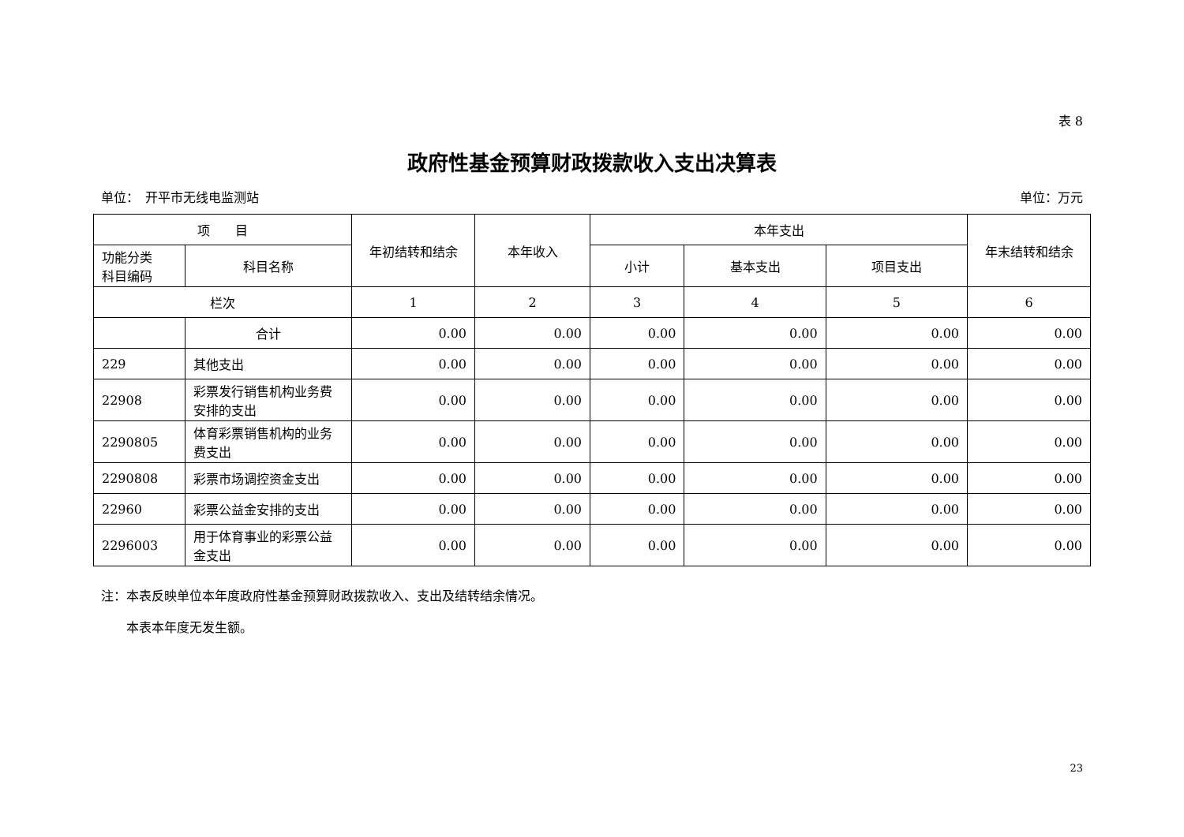表 8
政府性基金预算财政拨款收入支出决算表
单位：　开平市无线电监测站 单位：万元
| 项 目 | | 年初结转和结余 | 本年收入 | 本年支出 | | | 年末结转和结余 |
| --- | --- | --- | --- | --- | --- | --- | --- |
| 功能分类 科目编码 | 科目名称 | | | 小计 | 基本支出 | 项目支出 | |
| 栏次 | | 1 | 2 | 3 | 4 | 5 | 6 |
| | 合计 | 0.00 | 0.00 | 0.00 | 0.00 | 0.00 | 0.00 |
| 229 | 其他支出 | 0.00 | 0.00 | 0.00 | 0.00 | 0.00 | 0.00 |
| 22908 | 彩票发行销售机构业务费安排的支出 | 0.00 | 0.00 | 0.00 | 0.00 | 0.00 | 0.00 |
| 2290805 | 体育彩票销售机构的业务费支出 | 0.00 | 0.00 | 0.00 | 0.00 | 0.00 | 0.00 |
| 2290808 | 彩票市场调控资金支出 | 0.00 | 0.00 | 0.00 | 0.00 | 0.00 | 0.00 |
| 22960 | 彩票公益金安排的支出 | 0.00 | 0.00 | 0.00 | 0.00 | 0.00 | 0.00 |
| 2296003 | 用于体育事业的彩票公益金支出 | 0.00 | 0.00 | 0.00 | 0.00 | 0.00 | 0.00 |
注：本表反映单位本年度政府性基金预算财政拨款收入、支出及结转结余情况。
　　本表本年度无发生额。
23